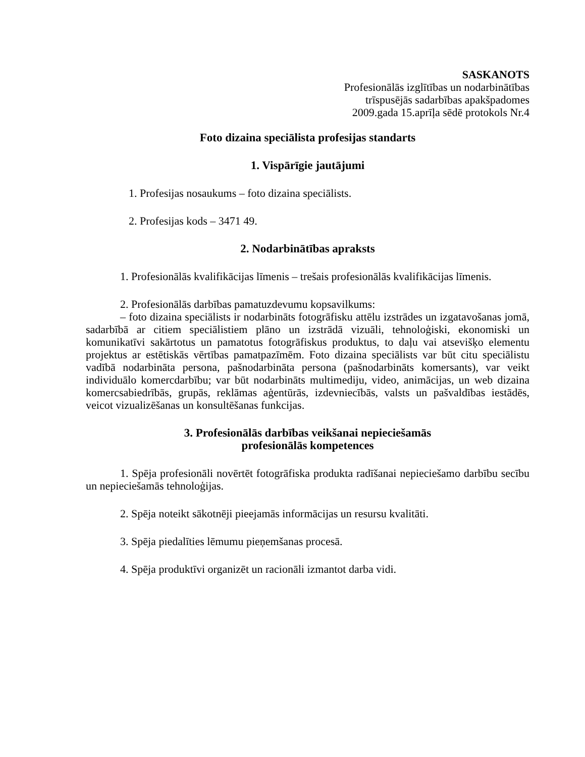SASKANOTS
Profesionālās izglītības un nodarbinātības
trīspusējās sadarbības apakšpadomes
2009.gada 15.aprīļa sēdē protokols Nr.4
Foto dizaina speciālista profesijas standarts
1. Vispārīgie jautājumi
1. Profesijas nosaukums – foto dizaina speciālists.
2. Profesijas kods – 3471 49.
2. Nodarbinātības apraksts
1. Profesionālās kvalifikācijas līmenis – trešais profesionālās kvalifikācijas līmenis.
2. Profesionālās darbības pamatuzdevumu kopsavilkums:
– foto dizaina speciālists ir nodarbināts fotogrāfisku attēlu izstrādes un izgatavošanas jomā, sadarbībā ar citiem speciālistiem plāno un izstrādā vizuāli, tehnoloģiski, ekonomiski un komunikatīvi sakārtotus un pamatotus fotogrāfiskus produktus, to daļu vai atsevišķo elementu projektus ar estētiskās vērtības pamatpazīmēm. Foto dizaina speciālists var būt citu speciālistu vadībā nodarbināta persona, pašnodarbināta persona (pašnodarbināts komersants), var veikt individuālo komercdarbību; var būt nodarbināts multimediju, video, animācijas, un web dizaina komercsabiedrībās, grupās, reklāmas aģentūrās, izdevniecībās, valsts un pašvaldības iestādēs, veicot vizualizēšanas un konsultēšanas funkcijas.
3. Profesionālās darbības veikšanai nepieciešamās
profesionālās kompetences
1. Spēja profesionāli novērtēt fotogrāfiska produkta radīšanai nepieciešamo darbību secību un nepieciešamās tehnoloģijas.
2. Spēja noteikt sākotnēji pieejamās informācijas un resursu kvalitāti.
3. Spēja piedalīties lēmumu pieņemšanas procesā.
4. Spēja produktīvi organizēt un racionāli izmantot darba vidi.